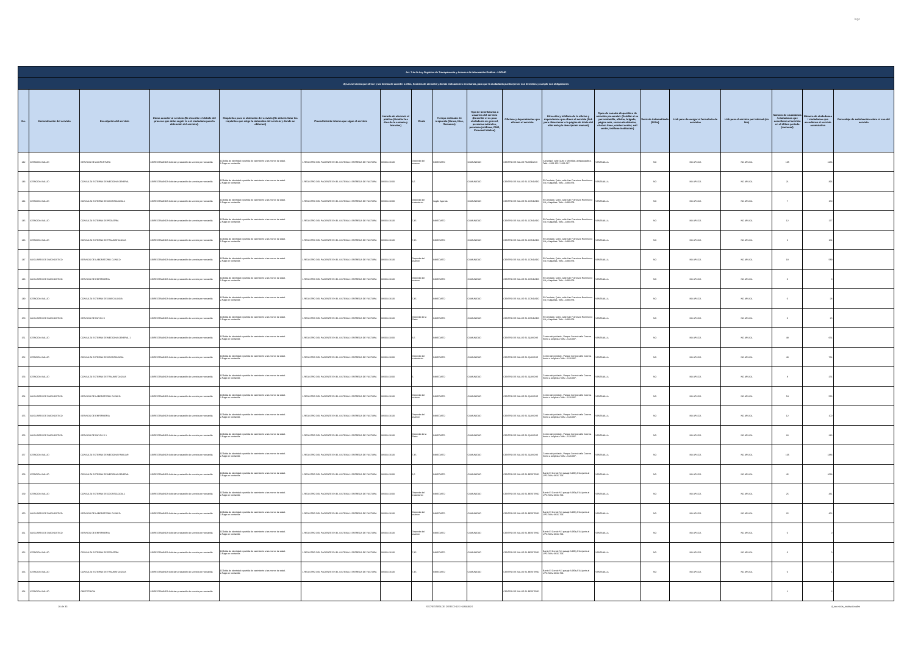logo
| Art. 7 de la Ley Orgánica de Transparencia y Acceso a la Información Pública - LOTAIP | | | | | | | | | | | | | | | | | | |
| d) Los servicios que ofrece y las formas de acceder a ellos, horarios de atención y demás indicaciones necesarias, para que la ciudadanía pueda ejercer sus derechos y cumplir sus obligaciones | | | | | | | | | | | | | | | | | | |
| No. | Denominación del servicio | Descripción del servicio | Cómo acceder al servicio (Se describe el detalle del proceso que debe seguir la o el ciudadano para la obtención del servicio). | Requisitos para la obtención del servicio (Se deberá listar los requisitos que exige la obtención del servicio y donde se obtienen) | Procedimiento interno que sigue el servicio | Horario de atención al público (Detallar los días de la semana y horarios) | Costo | Tiempo estimado de respuesta (Horas, Días, Semanas) | Tipo de beneficiarios o usuarios del servicio (Describir si es para ciudadanía en general, personas naturales, personas jurídicas, ONG, Personal Médico) | Oficinas y dependencias que ofrecen el servicio | Dirección y teléfono de la oficina y dependencia que ofrece el servicio (link para direccionar a la página de inicio del sitio web y/o descripción manual) | Tipos de canales disponibles de atención presencial: (Detallar si es por ventanilla, oficina, brigada, página web, correo electrónico, chat en línea, contact center, call center, teléfono institución) | Servicio Automatizado (Si/No) | Link para descargar el formulario de servicios | Link para el servicio por internet (on line) | Número de ciudadanos / ciudadanas que accedieron al servicio en el último período (mensual) | Número de ciudadanos / ciudadanas que accedieron al servicio acumulativo | Porcentaje de satisfacción sobre el uso del servicio |
| 142 | ATENCIÓN SALUD | SERVICIO DE ACUPUNTURA | LIBRE DEMANDA:Solicitan prestación de servicio por ventanilla | 1Cédula de identidad o partida de nacimiento si es menor de edad. 2.Pago en ventanilla | 1.REGISTRO DEL PACIENTE EN EL SISTEMA 2. ENTREGA DE FACTURA | 08:00 A 16:30 | Depende del examen | INMEDIATO | COMUNIDAD | CENTRO DE SALUD RUMIÑAHUI | Sangolquí, calle Quito y Montúfar, antigua gallera. Telfs.:-2331 365 / 2331 617. | VENTANILLA | NO | NO APLICA | NO APLICA | 105 | 1266 | |
| 143 | ATENCIÓN SALUD | CONSULTA EXTERNA DE MEDICINA GENERAL | LIBRE DEMANDA:Solicitan prestación de servicio por ventanilla | 1Cédula de identidad o partida de nacimiento si es menor de edad. 2.Pago en ventanilla | 1.REGISTRO DEL PACIENTE EN EL SISTEMA 2. ENTREGA DE FACTURA | 08:00 A 10:00 | 3,5 | | COMUNIDAD | CENTRO DE SALUD EL CONDADO | El Condado, Quito, calle San Francisco Rumihurco SN y Sagalitas. Telfs.:-2490-879. | VENTANILLA | NO | NO APLICA | NO APLICA | 21 | 396 | |
| 144 | ATENCIÓN SALUD | CONSULTA EXTERNA DE ODONTOLOGÍA 1 | LIBRE DEMANDA:Solicitan prestación de servicio por ventanilla | 1Cédula de identidad o partida de nacimiento si es menor de edad. 2.Pago en ventanilla | 1.REGISTRO DEL PACIENTE EN EL SISTEMA 2. ENTREGA DE FACTURA | 08:00 A 10:00 | Depende del tratamiento | Según Agenda | COMUNIDAD | CENTRO DE SALUD EL CONDADO | El Condado, Quito, calle San Francisco Rumihurco SN y Sagalitas. Telfs.:-2490-879. | VENTANILLA | NO | NO APLICA | NO APLICA | 7 | 150 | |
| 145 | ATENCIÓN SALUD | CONSULTA EXTERNA DE PEDIATRÍA | LIBRE DEMANDA:Solicitan prestación de servicio por ventanilla | 1Cédula de identidad o partida de nacimiento si es menor de edad. 2.Pago en ventanilla | 1.REGISTRO DEL PACIENTE EN EL SISTEMA 2. ENTREGA DE FACTURA | 08:00 A 16:30 | 7,45 | INMEDIATO | COMUNIDAD | CENTRO DE SALUD EL CONDADO | El Condado, Quito, calle San Francisco Rumihurco SN y Sagalitas. Telfs.:-2490-879. | VENTANILLA | NO | NO APLICA | NO APLICA | 12 | 177 | |
| 146 | ATENCIÓN SALUD | CONSULTA EXTERNA DE TRAUMATOLOGÍA | LIBRE DEMANDA:Solicitan prestación de servicio por ventanilla | 1Cédula de identidad o partida de nacimiento si es menor de edad. 2.Pago en ventanilla | 1.REGISTRO DEL PACIENTE EN EL SISTEMA 2. ENTREGA DE FACTURA | 08:00 A 16:30 | 7,45 | INMEDIATO | COMUNIDAD | CENTRO DE SALUD EL CONDADO | El Condado, Quito, calle San Francisco Rumihurco SN y Sagalitas. Telfs.:-2490-879. | VENTANILLA | NO | NO APLICA | NO APLICA | 6 | 104 | |
| 147 | AUXILIARES DE DIAGNÓSTICO | SERVICIO DE LABORATORIO CLÍNICO | LIBRE DEMANDA:Solicitan prestación de servicio por ventanilla | 1Cédula de identidad o partida de nacimiento si es menor de edad. 2.Pago en ventanilla | 1.REGISTRO DEL PACIENTE EN EL SISTEMA 2. ENTREGA DE FACTURA | 08:00 A 16:30 | Depende del examen | INMEDIATO | COMUNIDAD | CENTRO DE SALUD EL CONDADO | El Condado, Quito, calle San Francisco Rumihurco SN y Sagalitas. Telfs.:-2490-879. | VENTANILLA | NO | NO APLICA | NO APLICA | 18 | 589 | |
| 148 | AUXILIARES DE DIAGNÓSTICO | SERVICIO DE ENFERMERIA | LIBRE DEMANDA:Solicitan prestación de servicio por ventanilla | 1Cédula de identidad o partida de nacimiento si es menor de edad. 2.Pago en ventanilla | 1.REGISTRO DEL PACIENTE EN EL SISTEMA 2. ENTREGA DE FACTURA | 08:00 A 16:30 | Depende del examen | INMEDIATO | COMUNIDAD | CENTRO DE SALUD EL CONDADO | El Condado, Quito, calle San Francisco Rumihurco SN y Sagalitas. Telfs.:-2490-879. | VENTANILLA | NO | NO APLICA | NO APLICA | 0 | 0 | |
| 149 | ATENCIÓN SALUD | CONSULTA EXTERNA DE GINECOLOGÍA | LIBRE DEMANDA:Solicitan prestación de servicio por ventanilla | 1Cédula de identidad o partida de nacimiento si es menor de edad. 2.Pago en ventanilla | 1.REGISTRO DEL PACIENTE EN EL SISTEMA 2. ENTREGA DE FACTURA | 08:00 A 16:30 | 7,45 | INMEDIATO | COMUNIDAD | CENTRO DE SALUD EL CONDADO | El Condado, Quito, calle San Francisco Rumihurco SN y Sagalitas. Telfs.:-2490-879. | VENTANILLA | NO | NO APLICA | NO APLICA | 0 | 28 | |
| 150 | AUXILIARES DE DIAGNÓSTICO | SERVICIO DE RAYOS X | LIBRE DEMANDA:Solicitan prestación de servicio por ventanilla | 1Cédula de identidad o partida de nacimiento si es menor de edad. 2.Pago en ventanilla | 1.REGISTRO DEL PACIENTE EN EL SISTEMA 2. ENTREGA DE FACTURA | 08:00 A 16:30 | Depende de la Placa | INMEDIATO | COMUNIDAD | CENTRO DE SALUD EL CONDADO | El Condado, Quito, calle San Francisco Rumihurco SN y Sagalitas. Telfs.:-2490-879. | VENTANILLA | NO | NO APLICA | NO APLICA | 0 | 25 | |
| 151 | ATENCIÓN SALUD | CONSULTA EXTERNA DE MEDICINA GENERAL 1 | LIBRE DEMANDA:Solicitan prestación de servicio por ventanilla | 1Cédula de identidad o partida de nacimiento si es menor de edad. 2.Pago en ventanilla | 1.REGISTRO DEL PACIENTE EN EL SISTEMA 2. ENTREGA DE FACTURA | 08:00 A 10:00 | 3,5 | INMEDIATO | COMUNIDAD | CENTRO DE SALUD EL QUINCHE | Centro del poblado , Parque Central calle Cuenca frente a la Iglesia Telfs.:-2120-097. | VENTANILLA | NO | NO APLICA | NO APLICA | 48 | 654 | |
| 152 | ATENCIÓN SALUD | CONSULTA EXTERNA DE ODONTOLOGÍA | LIBRE DEMANDA:Solicitan prestación de servicio por ventanilla | 1Cédula de identidad o partida de nacimiento si es menor de edad. 2.Pago en ventanilla | 1.REGISTRO DEL PACIENTE EN EL SISTEMA 2. ENTREGA DE FACTURA | 08:00 A 10:00 | Depende del tratamiento | INMEDIATO | COMUNIDAD | CENTRO DE SALUD EL QUINCHE | Centro del poblado , Parque Central calle Cuenca frente a la Iglesia Telfs.:-2120-097. | VENTANILLA | NO | NO APLICA | NO APLICA | 40 | 764 | |
| 153 | ATENCIÓN SALUD | CONSULTA EXTERNA DE TRAUMATOLOGÍA | LIBRE DEMANDA:Solicitan prestación de servicio por ventanilla | 1Cédula de identidad o partida de nacimiento si es menor de edad. 2.Pago en ventanilla | 1.REGISTRO DEL PACIENTE EN EL SISTEMA 2. ENTREGA DE FACTURA | 08:00 A 10:00 | 6 | INMEDIATO | COMUNIDAD | CENTRO DE SALUD EL QUINCHE | Centro del poblado , Parque Central calle Cuenca frente a la Iglesia Telfs.:-2120-097. | VENTANILLA | NO | NO APLICA | NO APLICA | 8 | 254 | |
| 154 | AUXILIARES DE DIAGNÓSTICO | SERVICIO DE LABORATORIO CLÍNICO | LIBRE DEMANDA:Solicitan prestación de servicio por ventanilla | 1Cédula de identidad o partida de nacimiento si es menor de edad. 2.Pago en ventanilla | 1.REGISTRO DEL PACIENTE EN EL SISTEMA 2. ENTREGA DE FACTURA | 08:00 A 16:30 | Depende del examen | INMEDIATO | COMUNIDAD | CENTRO DE SALUD EL QUINCHE | Centro del poblado , Parque Central calle Cuenca frente a la Iglesia Telfs.:-2120-097. | VENTANILLA | NO | NO APLICA | NO APLICA | 54 | 586 | |
| 155 | AUXILIARES DE DIAGNÓSTICO | SERVICIO DE ENFERMERIA | LIBRE DEMANDA:Solicitan prestación de servicio por ventanilla | 1Cédula de identidad o partida de nacimiento si es menor de edad. 2.Pago en ventanilla | 1.REGISTRO DEL PACIENTE EN EL SISTEMA 2. ENTREGA DE FACTURA | 08:00 A 16:30 | Depende del examen | INMEDIATO | COMUNIDAD | CENTRO DE SALUD EL QUINCHE | Centro del poblado , Parque Central calle Cuenca frente a la Iglesia Telfs.:-2120-097. | VENTANILLA | NO | NO APLICA | NO APLICA | 12 | 100 | |
| 156 | AUXILIARES DE DIAGNÓSTICO | SERVICIO DE RAYOS X 1 | LIBRE DEMANDA:Solicitan prestación de servicio por ventanilla | 1Cédula de identidad o partida de nacimiento si es menor de edad. 2.Pago en ventanilla | 1.REGISTRO DEL PACIENTE EN EL SISTEMA 2. ENTREGA DE FACTURA | 08:00 A 16:30 | Depende de la Placa | INMEDIATO | COMUNIDAD | CENTRO DE SALUD EL QUINCHE | Centro del poblado , Parque Central calle Cuenca frente a la Iglesia Telfs.:-2120-097. | VENTANILLA | NO | NO APLICA | NO APLICA | 23 | 246 | |
| 157 | ATENCIÓN SALUD | CONSULTA EXTERNA DE MEDICINA FAMILIAR | LIBRE DEMANDA:Solicitan prestación de servicio por ventanilla | 1Cédula de identidad o partida de nacimiento si es menor de edad. 2.Pago en ventanilla | 1.REGISTRO DEL PACIENTE EN EL SISTEMA 2. ENTREGA DE FACTURA | 08:00 A 16:30 | 7,45 | INMEDIATO | COMUNIDAD | CENTRO DE SALUD EL QUINCHE | Centro del poblado , Parque Central calle Cuenca frente a la Iglesia Telfs.:-2120-097. | VENTANILLA | NO | NO APLICA | NO APLICA | 105 | 1383 | |
| 158 | ATENCIÓN SALUD | CONSULTA EXTERNA DE MEDICINA GENERAL | LIBRE DEMANDA:Solicitan prestación de servicio por ventanilla | 1Cédula de identidad o partida de nacimiento si es menor de edad. 2.Pago en ventanilla | 1.REGISTRO DEL PACIENTE EN EL SISTEMA 2. ENTREGA DE FACTURA | 08:00 A 10:00 | 3,5 | INMEDIATO | COMUNIDAD | CENTRO DE SALUD EL BEATERIO | Barrio El Conde N 1 pasaje S48Dy ESA junto al UPC Telfs.:3816-769. | VENTANILLA | NO | NO APLICA | NO APLICA | 45 | 1088 | |
| 159 | ATENCIÓN SALUD | CONSULTA EXTERNA DE ODONTOLOGÍA 1 | LIBRE DEMANDA:Solicitan prestación de servicio por ventanilla | 1Cédula de identidad o partida de nacimiento si es menor de edad. 2.Pago en ventanilla | 1.REGISTRO DEL PACIENTE EN EL SISTEMA 2. ENTREGA DE FACTURA | 08:00 A 10:00 | Depende del tratamiento | INMEDIATO | COMUNIDAD | CENTRO DE SALUD EL BEATERIO | Barrio El Conde N 1 pasaje S48Dy ESA junto al UPC Telfs.:3816-769. | VENTANILLA | NO | NO APLICA | NO APLICA | 25 | 431 | |
| 160 | AUXILIARES DE DIAGNÓSTICO | SERVICIO DE LABORATORIO CLÍNICO | LIBRE DEMANDA:Solicitan prestación de servicio por ventanilla | 1Cédula de identidad o partida de nacimiento si es menor de edad. 2.Pago en ventanilla | 1.REGISTRO DEL PACIENTE EN EL SISTEMA 2. ENTREGA DE FACTURA | 08:00 A 16:30 | Depende del examen | INMEDIATO | COMUNIDAD | CENTRO DE SALUD EL BEATERIO | Barrio El Conde N 1 pasaje S48Dy ESA junto al UPC Telfs.:3816-769. | VENTANILLA | NO | NO APLICA | NO APLICA | 25 | 452 | |
| 161 | AUXILIARES DE DIAGNÓSTICO | SERVICIO DE ENFERMERIA | LIBRE DEMANDA:Solicitan prestación de servicio por ventanilla | 1Cédula de identidad o partida de nacimiento si es menor de edad. 2.Pago en ventanilla | 1.REGISTRO DEL PACIENTE EN EL SISTEMA 2. ENTREGA DE FACTURA | 08:00 A 16:30 | Depende del examen | INMEDIATO | COMUNIDAD | CENTRO DE SALUD EL BEATERIO | Barrio El Conde N 1 pasaje S48Dy ESA junto al UPC Telfs.:3816-769. | VENTANILLA | NO | NO APLICA | NO APLICA | 0 | 0 | |
| 162 | ATENCIÓN SALUD | CONSULTA EXTERNA DE PEDIATRÍA | LIBRE DEMANDA:Solicitan prestación de servicio por ventanilla | 1Cédula de identidad o partida de nacimiento si es menor de edad. 2.Pago en ventanilla | 1.REGISTRO DEL PACIENTE EN EL SISTEMA 2. ENTREGA DE FACTURA | 08:00 A 16:30 | 7,45 | INMEDIATO | COMUNIDAD | CENTRO DE SALUD EL BEATERIO | Barrio El Conde N 1 pasaje S48Dy ESA junto al UPC Telfs.:3816-769. | VENTANILLA | NO | NO APLICA | NO APLICA | 0 | 0 | |
| 166 | ATENCIÓN SALUD | CONSULTA EXTERNA DE TRAUMATOLOGIA | LIBRE DEMANDA:Solicitan prestación de servicio por ventanilla | 1Cédula de identidad o partida de nacimiento si es menor de edad. 2.Pago en ventanilla | 1.REGISTRO DEL PACIENTE EN EL SISTEMA 2. ENTREGA DE FACTURA | 08:00 A 16:30 | 7,45 | INMEDIATO | COMUNIDAD | CENTRO DE SALUD EL BEATERIO | Barrio El Conde N 1 pasaje S48Dy ESA junto al UPC Telfs.:3816-769. | VENTANILLA | NO | NO APLICA | NO APLICA | 0 | 1 | |
| 164 | ATENCIÓN SALUD | OBSTETRICIA | LIBRE DEMANDA:Solicitan prestación de servicio por ventanilla | | | | | | | CENTRO DE SALUD EL BEATERIO | | | | | | 2 | 2 | |
16 de 33 SECRETARÍA DE DERECHOS HUMANOS d_servicios_institucionales